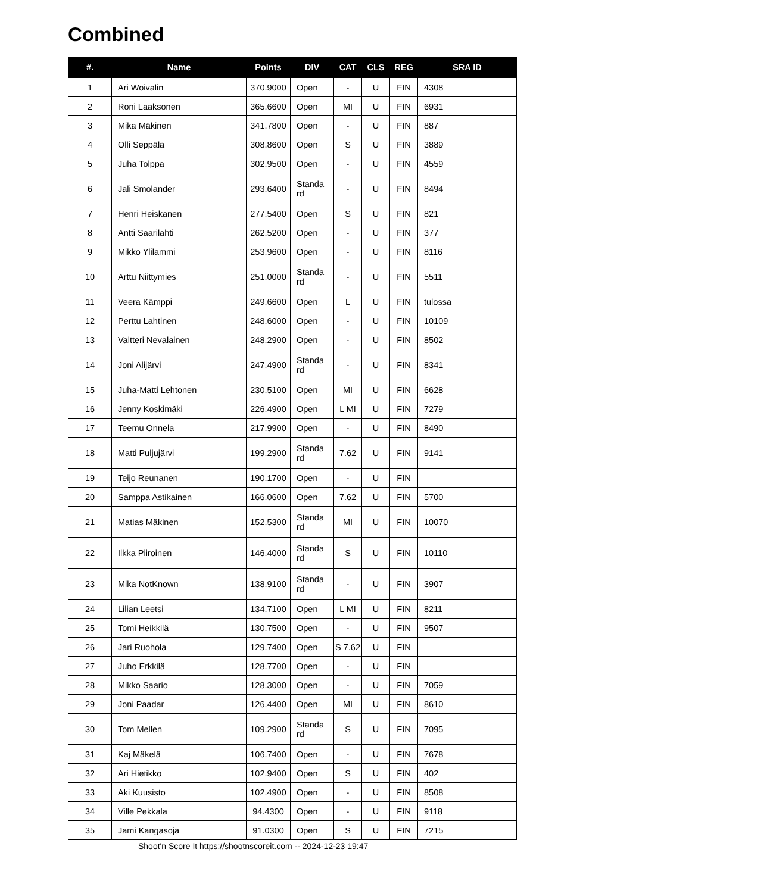Combined
| #. | Name | Points | DIV | CAT | CLS | REG | SRA ID |
| --- | --- | --- | --- | --- | --- | --- | --- |
| 1 | Ari Woivalin | 370.9000 | Open | - | U | FIN | 4308 |
| 2 | Roni Laaksonen | 365.6600 | Open | MI | U | FIN | 6931 |
| 3 | Mika Mäkinen | 341.7800 | Open | - | U | FIN | 887 |
| 4 | Olli Seppälä | 308.8600 | Open | S | U | FIN | 3889 |
| 5 | Juha Tolppa | 302.9500 | Open | - | U | FIN | 4559 |
| 6 | Jali Smolander | 293.6400 | Standa rd | - | U | FIN | 8494 |
| 7 | Henri Heiskanen | 277.5400 | Open | S | U | FIN | 821 |
| 8 | Antti Saarilahti | 262.5200 | Open | - | U | FIN | 377 |
| 9 | Mikko Ylilammi | 253.9600 | Open | - | U | FIN | 8116 |
| 10 | Arttu Niittymies | 251.0000 | Standa rd | - | U | FIN | 5511 |
| 11 | Veera Kämppi | 249.6600 | Open | L | U | FIN | tulossa |
| 12 | Perttu Lahtinen | 248.6000 | Open | - | U | FIN | 10109 |
| 13 | Valtteri Nevalainen | 248.2900 | Open | - | U | FIN | 8502 |
| 14 | Joni Alijärvi | 247.4900 | Standa rd | - | U | FIN | 8341 |
| 15 | Juha-Matti Lehtonen | 230.5100 | Open | MI | U | FIN | 6628 |
| 16 | Jenny Koskimäki | 226.4900 | Open | L MI | U | FIN | 7279 |
| 17 | Teemu Onnela | 217.9900 | Open | - | U | FIN | 8490 |
| 18 | Matti Puljujärvi | 199.2900 | Standa rd | 7.62 | U | FIN | 9141 |
| 19 | Teijo Reunanen | 190.1700 | Open | - | U | FIN | |
| 20 | Samppa Astikainen | 166.0600 | Open | 7.62 | U | FIN | 5700 |
| 21 | Matias Mäkinen | 152.5300 | Standa rd | MI | U | FIN | 10070 |
| 22 | Ilkka Piiroinen | 146.4000 | Standa rd | S | U | FIN | 10110 |
| 23 | Mika NotKnown | 138.9100 | Standa rd | - | U | FIN | 3907 |
| 24 | Lilian Leetsi | 134.7100 | Open | L MI | U | FIN | 8211 |
| 25 | Tomi Heikkilä | 130.7500 | Open | - | U | FIN | 9507 |
| 26 | Jari Ruohola | 129.7400 | Open | S 7.62 | U | FIN | |
| 27 | Juho Erkkilä | 128.7700 | Open | - | U | FIN | |
| 28 | Mikko Saario | 128.3000 | Open | - | U | FIN | 7059 |
| 29 | Joni Paadar | 126.4400 | Open | MI | U | FIN | 8610 |
| 30 | Tom Mellen | 109.2900 | Standa rd | S | U | FIN | 7095 |
| 31 | Kaj Mäkelä | 106.7400 | Open | - | U | FIN | 7678 |
| 32 | Ari Hietikko | 102.9400 | Open | S | U | FIN | 402 |
| 33 | Aki Kuusisto | 102.4900 | Open | - | U | FIN | 8508 |
| 34 | Ville Pekkala | 94.4300 | Open | - | U | FIN | 9118 |
| 35 | Jami Kangasoja | 91.0300 | Open | S | U | FIN | 7215 |
Shoot'n Score It https://shootnscoreit.com -- 2024-12-23 19:47